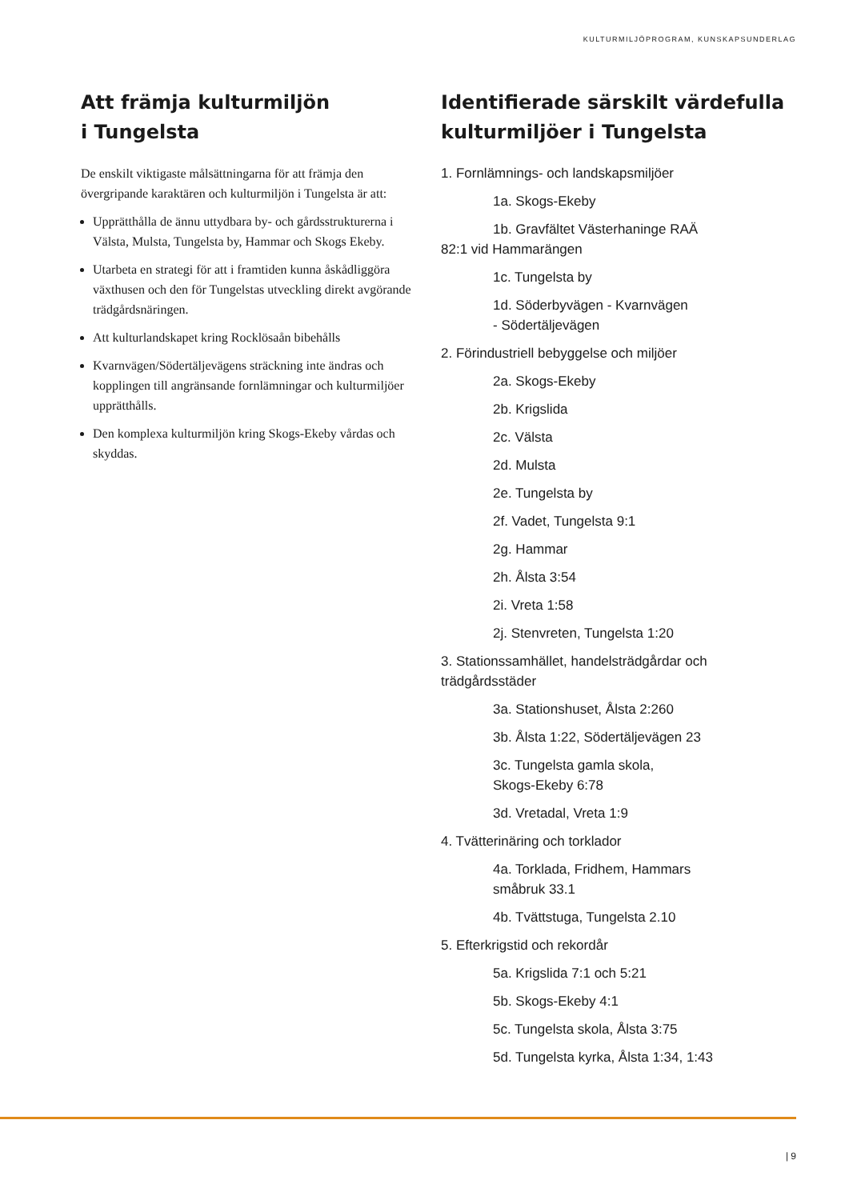KULTURMILJÖPROGRAM, KUNSKAPSUNDERLAG
Att främja kulturmiljön
i Tungelsta
De enskilt viktigaste målsättningarna för att främja den övergripande karaktären och kulturmiljön i Tungelsta är att:
Upprätthålla de ännu uttydbara by- och gårdsstrukturerna i Välsta, Mulsta, Tungelsta by, Hammar och Skogs Ekeby.
Utarbeta en strategi för att i framtiden kunna åskådliggöra växthusen och den för Tungelstas utveckling direkt avgörande trädgårdsnäringen.
Att kulturlandskapet kring Rocklösaån bibehålls
Kvarnvägen/Södertäljevägens sträckning inte ändras och kopplingen till angränsande fornlämningar och kulturmiljöer upprätthålls.
Den komplexa kulturmiljön kring Skogs-Ekeby vårdas och skyddas.
Identifierade särskilt värdefulla kulturmiljöer i Tungelsta
1. Fornlämnings- och landskapsmiljöer
1a. Skogs-Ekeby
1b. Gravfältet Västerhaninge RAÄ
82:1 vid Hammarängen
1c. Tungelsta by
1d. Söderbyvägen - Kvarnvägen
- Södertäljevägen
2. Förindustriell bebyggelse och miljöer
2a. Skogs-Ekeby
2b. Krigslida
2c. Välsta
2d. Mulsta
2e. Tungelsta by
2f. Vadet, Tungelsta 9:1
2g. Hammar
2h. Ålsta 3:54
2i. Vreta 1:58
2j. Stenvreten, Tungelsta 1:20
3. Stationssamhället, handelsträdgårdar och trädgårdsstäder
3a. Stationshuset, Ålsta 2:260
3b. Ålsta 1:22, Södertäljevägen 23
3c. Tungelsta gamla skola,
Skogs-Ekeby 6:78
3d. Vretadal, Vreta 1:9
4. Tvätterinäring och torklador
4a. Torklada, Fridhem, Hammars
småbruk 33.1
4b. Tvättstuga, Tungelsta 2.10
5. Efterkrigstid och rekordår
5a. Krigslida 7:1 och 5:21
5b. Skogs-Ekeby 4:1
5c. Tungelsta skola, Ålsta 3:75
5d. Tungelsta kyrka, Ålsta 1:34, 1:43
| 9